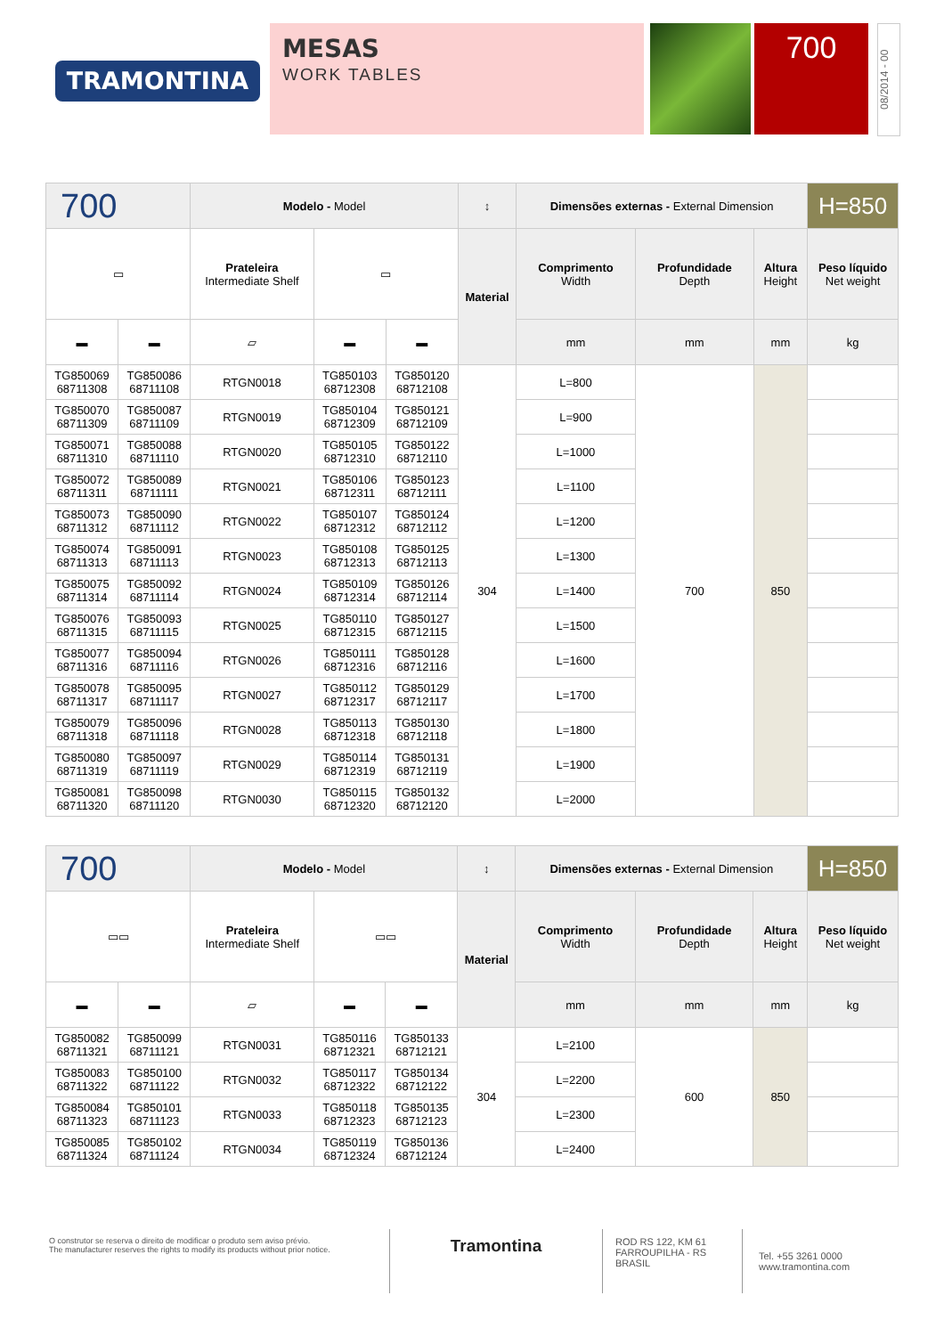TRAMONTINA
MESAS
WORK TABLES
700
08/2014 - 00
| 700 | | Modelo - Model | | | ↕ | Dimensões externas - External Dimension | | | H=850 |
| ▭ | | Prateleira Intermediate Shelf | ▭ | | Material | Comprimento Width | Profundidade Depth | Altura Height | Peso líquido Net weight |
| ▬ | ▬ | ▱ | ▬ | ▬ | | mm | mm | mm | kg |
| TG850069 68711308 | TG850086 68711108 | RTGN0018 | TG850103 68712308 | TG850120 68712108 | 304 | L=800 | 700 | 850 | |
| TG850070 68711309 | TG850087 68711109 | RTGN0019 | TG850104 68712309 | TG850121 68712109 | | L=900 | | | |
| TG850071 68711310 | TG850088 68711110 | RTGN0020 | TG850105 68712310 | TG850122 68712110 | | L=1000 | | | |
| TG850072 68711311 | TG850089 68711111 | RTGN0021 | TG850106 68712311 | TG850123 68712111 | | L=1100 | | | |
| TG850073 68711312 | TG850090 68711112 | RTGN0022 | TG850107 68712312 | TG850124 68712112 | | L=1200 | | | |
| TG850074 68711313 | TG850091 68711113 | RTGN0023 | TG850108 68712313 | TG850125 68712113 | | L=1300 | | | |
| TG850075 68711314 | TG850092 68711114 | RTGN0024 | TG850109 68712314 | TG850126 68712114 | | L=1400 | | | |
| TG850076 68711315 | TG850093 68711115 | RTGN0025 | TG850110 68712315 | TG850127 68712115 | | L=1500 | | | |
| TG850077 68711316 | TG850094 68711116 | RTGN0026 | TG850111 68712316 | TG850128 68712116 | | L=1600 | | | |
| TG850078 68711317 | TG850095 68711117 | RTGN0027 | TG850112 68712317 | TG850129 68712117 | | L=1700 | | | |
| TG850079 68711318 | TG850096 68711118 | RTGN0028 | TG850113 68712318 | TG850130 68712118 | | L=1800 | | | |
| TG850080 68711319 | TG850097 68711119 | RTGN0029 | TG850114 68712319 | TG850131 68712119 | | L=1900 | | | |
| TG850081 68711320 | TG850098 68711120 | RTGN0030 | TG850115 68712320 | TG850132 68712120 | | L=2000 | | | |
| 700 | | Modelo - Model | | | ↕ | Dimensões externas - External Dimension | | | H=850 |
| ▭▭ | | Prateleira Intermediate Shelf | ▭▭ | | Material | Comprimento Width | Profundidade Depth | Altura Height | Peso líquido Net weight |
| ▬ | ▬ | ▱ | ▬ | ▬ | | mm | mm | mm | kg |
| TG850082 68711321 | TG850099 68711121 | RTGN0031 | TG850116 68712321 | TG850133 68712121 | 304 | L=2100 | 600 | 850 | |
| TG850083 68711322 | TG850100 68711122 | RTGN0032 | TG850117 68712322 | TG850134 68712122 | | L=2200 | | | |
| TG850084 68711323 | TG850101 68711123 | RTGN0033 | TG850118 68712323 | TG850135 68712123 | | L=2300 | | | |
| TG850085 68711324 | TG850102 68711124 | RTGN0034 | TG850119 68712324 | TG850136 68712124 | | L=2400 | | | |
O construtor se reserva o direito de modificar o produto sem aviso prévio.
The manufacturer reserves the rights to modify its products without prior notice.
Tramontina
ROD RS 122, KM 61
FARROUPILHA - RS
BRASIL
Tel. +55 3261 0000
www.tramontina.com